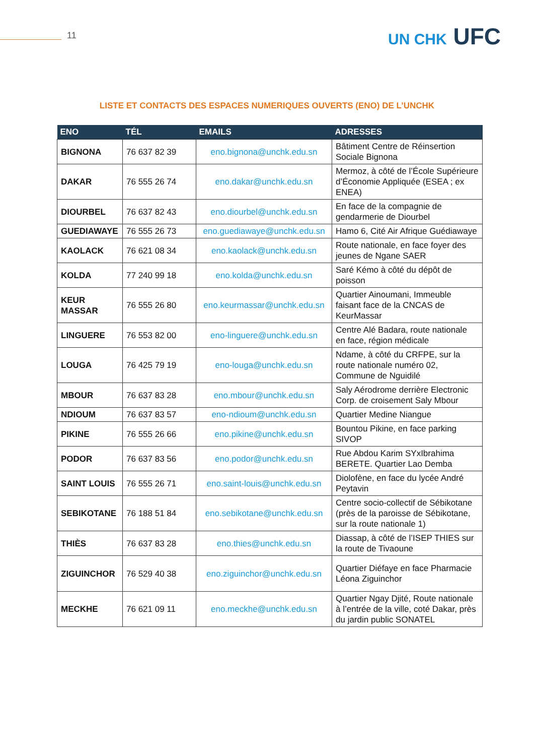11 UN CHK UFC
LISTE ET CONTACTS DES ESPACES NUMERIQUES OUVERTS (ENO) DE L’UNCHK
| ENO | TÉL | EMAILS | ADRESSES |
| --- | --- | --- | --- |
| BIGNONA | 76 637 82 39 | eno.bignona@unchk.edu.sn | Bâtiment Centre de Réinsertion Sociale Bignona |
| DAKAR | 76 555 26 74 | eno.dakar@unchk.edu.sn | Mermoz, à côté de l’École Supérieure d’Économie Appliquée (ESEA ; ex ENEA) |
| DIOURBEL | 76 637 82 43 | eno.diourbel@unchk.edu.sn | En face de la compagnie de gendarmerie de Diourbel |
| GUEDIAWAYE | 76 555 26 73 | eno.guediawaye@unchk.edu.sn | Hamo 6, Cité Air Afrique Guédiawaye |
| KAOLACK | 76 621 08 34 | eno.kaolack@unchk.edu.sn | Route nationale, en face foyer des jeunes de Ngane SAER |
| KOLDA | 77 240 99 18 | eno.kolda@unchk.edu.sn | Saré Kémo à côté du dépôt de poisson |
| KEUR MASSAR | 76 555 26 80 | eno.keurmassar@unchk.edu.sn | Quartier Ainoumani, Immeuble faisant face de la CNCAS de KeurMassar |
| LINGUERE | 76 553 82 00 | eno-linguere@unchk.edu.sn | Centre Alé Badara, route nationale en face, région médicale |
| LOUGA | 76 425 79 19 | eno-louga@unchk.edu.sn | Ndame, à côté du CRFPE, sur la route nationale numéro 02, Commune de Nguidilé |
| MBOUR | 76 637 83 28 | eno.mbour@unchk.edu.sn | Saly Aérodrome derrière Electronic Corp. de croisement Saly Mbour |
| NDIOUM | 76 637 83 57 | eno-ndioum@unchk.edu.sn | Quartier Medine Niangue |
| PIKINE | 76 555 26 66 | eno.pikine@unchk.edu.sn | Bountou Pikine, en face parking SIVOP |
| PODOR | 76 637 83 56 | eno.podor@unchk.edu.sn | Rue Abdou Karim SYxIbrahima BERETE. Quartier Lao Demba |
| SAINT LOUIS | 76 555 26 71 | eno.saint-louis@unchk.edu.sn | Diolofène, en face du lycée André Peytavin |
| SEBIKOTANE | 76 188 51 84 | eno.sebikotane@unchk.edu.sn | Centre socio-collectif de Sébikotane (près de la paroisse de Sébikotane, sur la route nationale 1) |
| THIÈS | 76 637 83 28 | eno.thies@unchk.edu.sn | Diassap, à côté de l’ISEP THIES sur la route de Tivaoune |
| ZIGUINCHOR | 76 529 40 38 | eno.ziguinchor@unchk.edu.sn | Quartier Diéfaye en face Pharmacie Léona Ziguinchor |
| MECKHE | 76 621 09 11 | eno.meckhe@unchk.edu.sn | Quartier Ngay Djité, Route nationale à l’entrée de la ville, coté Dakar, près du jardin public SONATEL |